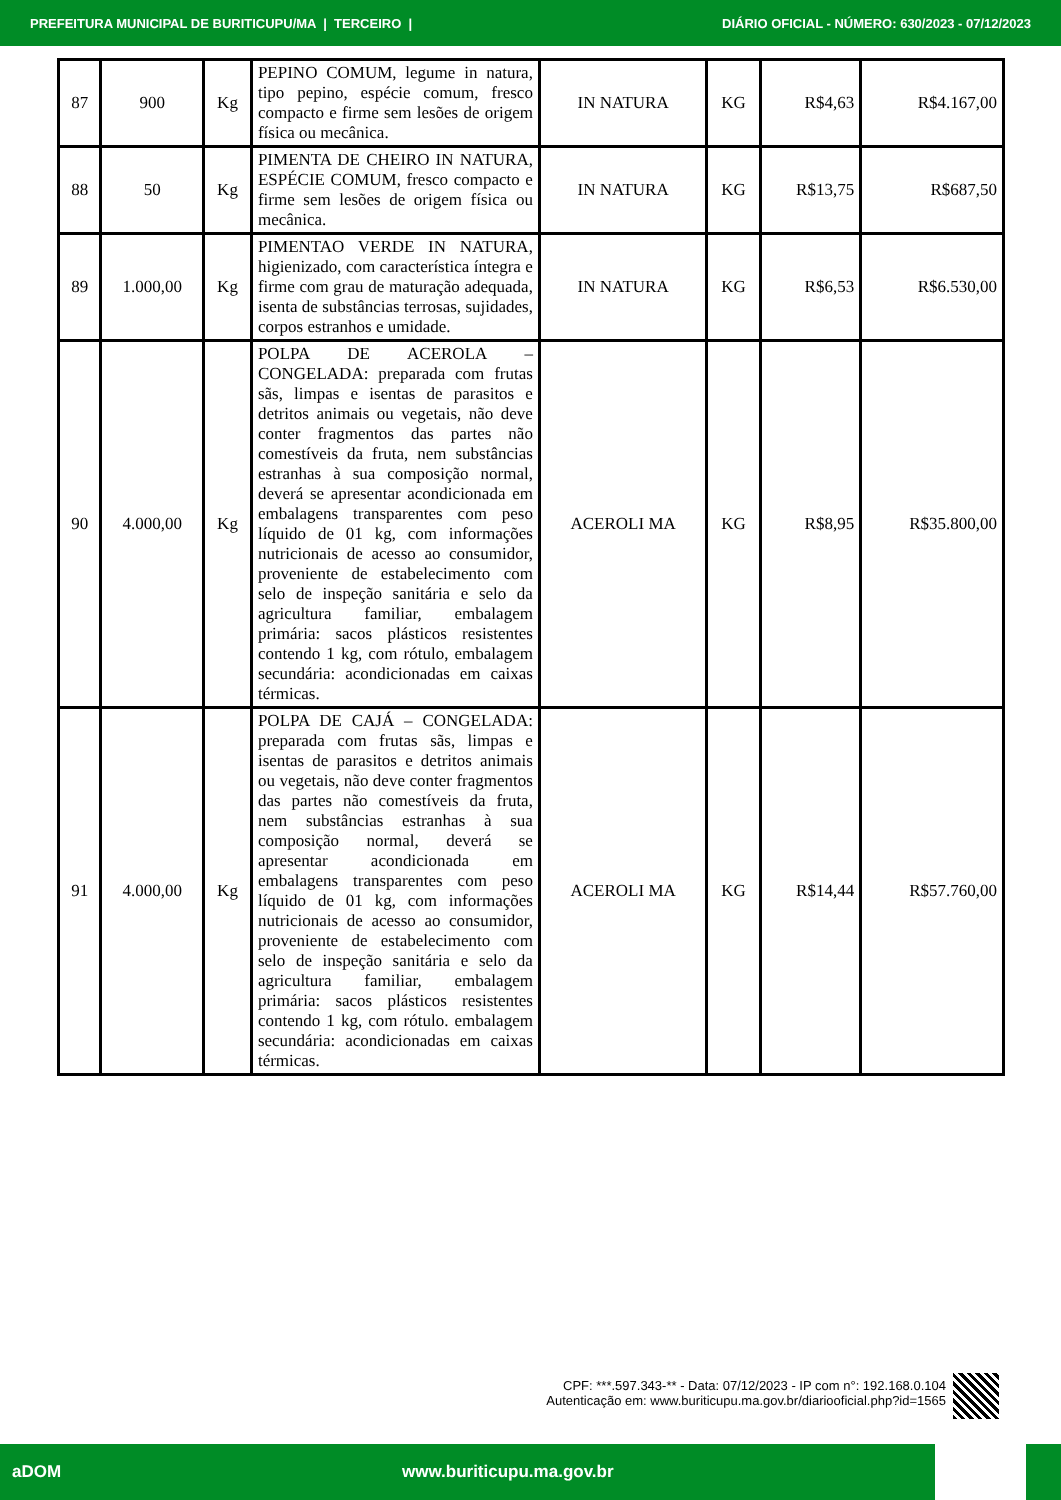PREFEITURA MUNICIPAL DE BURITICUPU/MA | TERCEIRO | DIÁRIO OFICIAL - NÚMERO: 630/2023 - 07/12/2023
| 87 | 900 | Kg | PEPINO COMUM, legume in natura, tipo pepino, espécie comum, fresco compacto e firme sem lesões de origem física ou mecânica. | IN NATURA | KG | R$4,63 | R$4.167,00 |
| 88 | 50 | Kg | PIMENTA DE CHEIRO IN NATURA, ESPÉCIE COMUM, fresco compacto e firme sem lesões de origem física ou mecânica. | IN NATURA | KG | R$13,75 | R$687,50 |
| 89 | 1.000,00 | Kg | PIMENTAO VERDE IN NATURA, higienizado, com característica íntegra e firme com grau de maturação adequada, isenta de substâncias terrosas, sujidades, corpos estranhos e umidade. | IN NATURA | KG | R$6,53 | R$6.530,00 |
| 90 | 4.000,00 | Kg | POLPA DE ACEROLA – CONGELADA: preparada com frutas sãs, limpas e isentas de parasitos e detritos animais ou vegetais, não deve conter fragmentos das partes não comestíveis da fruta, nem substâncias estranhas à sua composição normal, deverá se apresentar acondicionada em embalagens transparentes com peso líquido de 01 kg, com informações nutricionais de acesso ao consumidor, proveniente de estabelecimento com selo de inspeção sanitária e selo da agricultura familiar, embalagem primária: sacos plásticos resistentes contendo 1 kg, com rótulo, embalagem secundária: acondicionadas em caixas térmicas. | ACEROLI MA | KG | R$8,95 | R$35.800,00 |
| 91 | 4.000,00 | Kg | POLPA DE CAJÁ – CONGELADA: preparada com frutas sãs, limpas e isentas de parasitos e detritos animais ou vegetais, não deve conter fragmentos das partes não comestíveis da fruta, nem substâncias estranhas à sua composição normal, deverá se apresentar acondicionada em embalagens transparentes com peso líquido de 01 kg, com informações nutricionais de acesso ao consumidor, proveniente de estabelecimento com selo de inspeção sanitária e selo da agricultura familiar, embalagem primária: sacos plásticos resistentes contendo 1 kg, com rótulo. embalagem secundária: acondicionadas em caixas térmicas. | ACEROLI MA | KG | R$14,44 | R$57.760,00 |
CPF: ***.597.343-** - Data: 07/12/2023 - IP com n°: 192.168.0.104
Autenticação em: www.buriticupu.ma.gov.br/diariooficial.php?id=1565
aDOM www.buriticupu.ma.gov.br